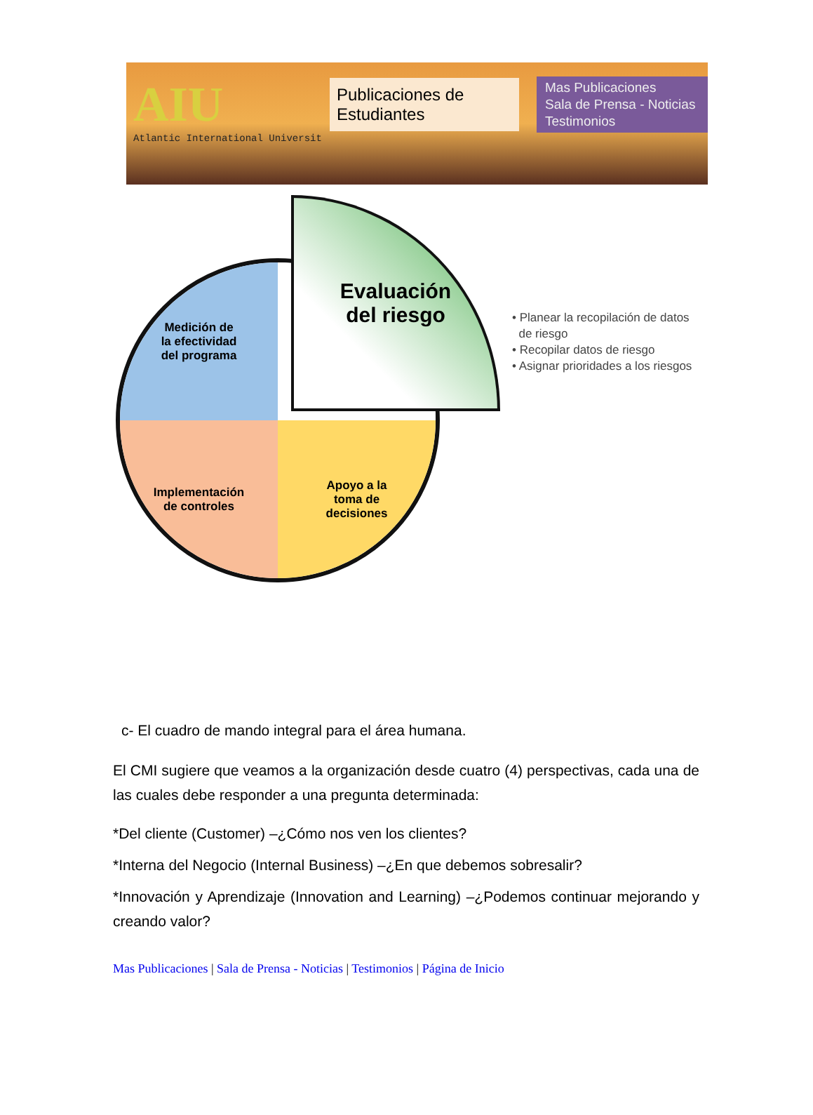AIU
Atlantic International Universit
Publicaciones de Estudiantes
Mas Publicaciones
Sala de Prensa - Noticias
Testimonios
Medición de
la efectividad
del programa
Implementación
de controles
Apoyo a la
toma de
decisiones
Evaluación
del riesgo
• Planear la recopilación de datos
de riesgo
• Recopilar datos de riesgo
• Asignar prioridades a los riesgos
c- El cuadro de mando integral para el área humana.
El CMI sugiere que veamos a la organización desde cuatro (4) perspectivas, cada una de las cuales debe responder a una pregunta determinada:
*Del cliente (Customer) –¿Cómo nos ven los clientes?
*Interna del Negocio (Internal Business) –¿En que debemos sobresalir?
*Innovación y Aprendizaje (Innovation and Learning) –¿Podemos continuar mejorando y creando valor?
Mas Publicaciones | Sala de Prensa - Noticias | Testimonios | Página de Inicio